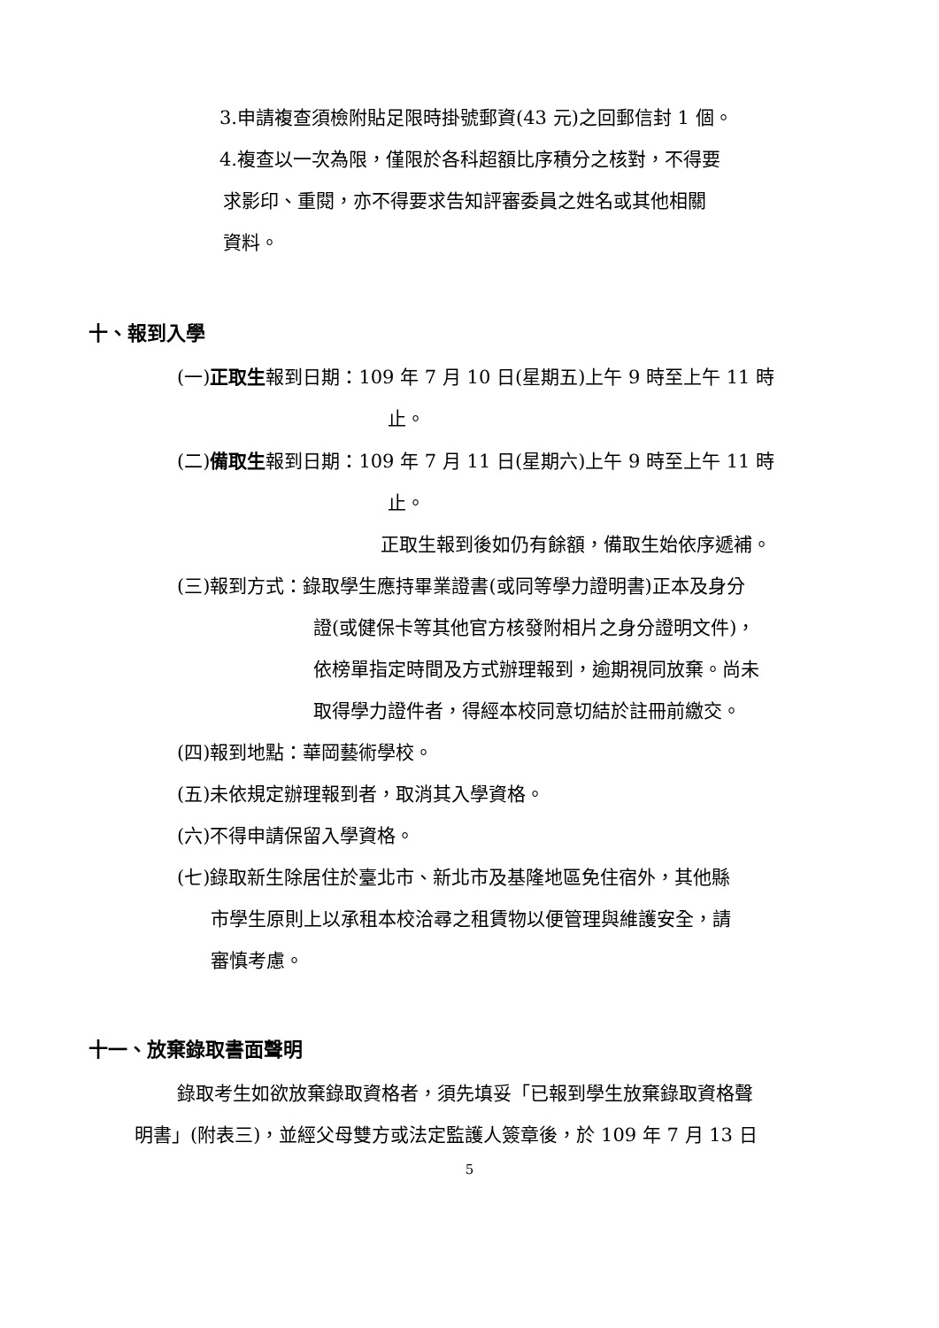3.申請複查須檢附貼足限時掛號郵資(43 元)之回郵信封 1 個。
4.複查以一次為限，僅限於各科超額比序積分之核對，不得要
求影印、重閱，亦不得要求告知評審委員之姓名或其他相關
資料。
十、報到入學
(一)正取生報到日期：109 年 7 月 10 日(星期五)上午 9 時至上午 11 時
止。
(二)備取生報到日期：109 年 7 月 11 日(星期六)上午 9 時至上午 11 時
止。
正取生報到後如仍有餘額，備取生始依序遞補。
(三)報到方式：錄取學生應持畢業證書(或同等學力證明書)正本及身分
證(或健保卡等其他官方核發附相片之身分證明文件)，
依榜單指定時間及方式辦理報到，逾期視同放棄。尚未
取得學力證件者，得經本校同意切結於註冊前繳交。
(四)報到地點：華岡藝術學校。
(五)未依規定辦理報到者，取消其入學資格。
(六)不得申請保留入學資格。
(七)錄取新生除居住於臺北市、新北市及基隆地區免住宿外，其他縣
市學生原則上以承租本校洽尋之租賃物以便管理與維護安全，請
審慎考慮。
十一、放棄錄取書面聲明
錄取考生如欲放棄錄取資格者，須先填妥「已報到學生放棄錄取資格聲
明書」(附表三)，並經父母雙方或法定監護人簽章後，於 109 年 7 月 13 日
5